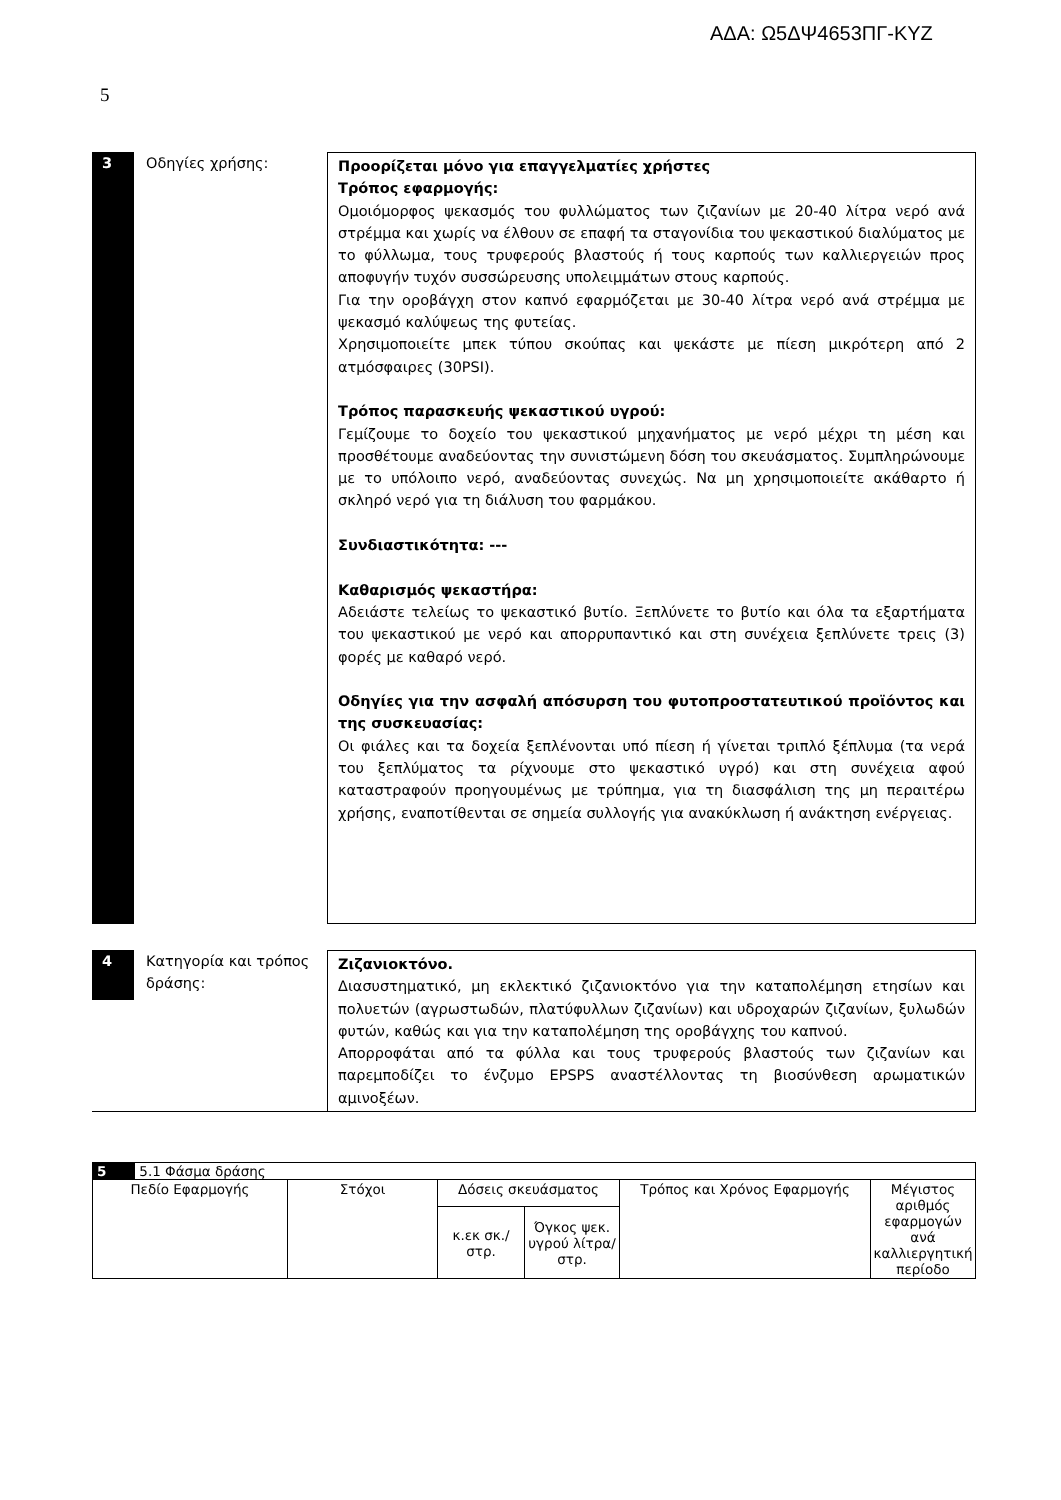ΑΔΑ: Ω5ΔΨ4653ΠΓ-ΚΥΖ
5
3 Οδηγίες χρήσης: Προορίζεται μόνο για επαγγελματίες χρήστες
Τρόπος εφαρμογής:
Ομοιόμορφος ψεκασμός του φυλλώματος των ζιζανίων με 20-40 λίτρα νερό ανά στρέμμα και χωρίς να έλθουν σε επαφή τα σταγονίδια του ψεκαστικού διαλύματος με το φύλλωμα, τους τρυφερούς βλαστούς ή τους καρπούς των καλλιεργειών προς αποφυγήν τυχόν συσσώρευσης υπολειμμάτων στους καρπούς.
Για την οροβάγχη στον καπνό εφαρμόζεται με 30-40 λίτρα νερό ανά στρέμμα με ψεκασμό καλύψεως της φυτείας.
Χρησιμοποιείτε μπεκ τύπου σκούπας και ψεκάστε με πίεση μικρότερη από 2 ατμόσφαιρες (30PSI).
Τρόπος παρασκευής ψεκαστικού υγρού:
Γεμίζουμε το δοχείο του ψεκαστικού μηχανήματος με νερό μέχρι τη μέση και προσθέτουμε αναδεύοντας την συνιστώμενη δόση του σκευάσματος. Συμπληρώνουμε με το υπόλοιπο νερό, αναδεύοντας συνεχώς. Να μη χρησιμοποιείτε ακάθαρτο ή σκληρό νερό για τη διάλυση του φαρμάκου.
Συνδιαστικότητα: ---
Καθαρισμός ψεκαστήρα:
Αδειάστε τελείως το ψεκαστικό βυτίο. Ξεπλύνετε το βυτίο και όλα τα εξαρτήματα του ψεκαστικού με νερό και απορρυπαντικό και στη συνέχεια ξεπλύνετε τρεις (3) φορές με καθαρό νερό.
Οδηγίες για την ασφαλή απόσυρση του φυτοπροστατευτικού προϊόντος και της συσκευασίας:
Οι φιάλες και τα δοχεία ξεπλένονται υπό πίεση ή γίνεται τριπλό ξέπλυμα (τα νερά του ξεπλύματος τα ρίχνουμε στο ψεκαστικό υγρό) και στη συνέχεια αφού καταστραφούν προηγουμένως με τρύπημα, για τη διασφάλιση της μη περαιτέρω χρήσης, εναποτίθενται σε σημεία συλλογής για ανακύκλωση ή ανάκτηση ενέργειας.
4
Κατηγορία και τρόπος δράσης:
Ζιζανιοκτόνο.
Διασυστηματικό, μη εκλεκτικό ζιζανιοκτόνο για την καταπολέμηση ετησίων και πολυετών (αγρωστωδών, πλατύφυλλων ζιζανίων) και υδροχαρών ζιζανίων, ξυλωδών φυτών, καθώς και για την καταπολέμηση της οροβάγχης του καπνού.
Απορροφάται από τα φύλλα και τους τρυφερούς βλαστούς των ζιζανίων και παρεμποδίζει το ένζυμο EPSPS αναστέλλοντας τη βιοσύνθεση αρωματικών αμινοξέων.
| 5 5.1 Φάσμα δράσης | | | | | |
| Πεδίο Εφαρμογής | Στόχοι | Δόσεις σκευάσματος | | Τρόπος και Χρόνος Εφαρμογής | Μέγιστος αριθμός εφαρμογών ανά καλλιεργητική περίοδο |
| | | κ.εκ σκ./στρ. | Όγκος ψεκ. υγρού λίτρα/στρ. | | |